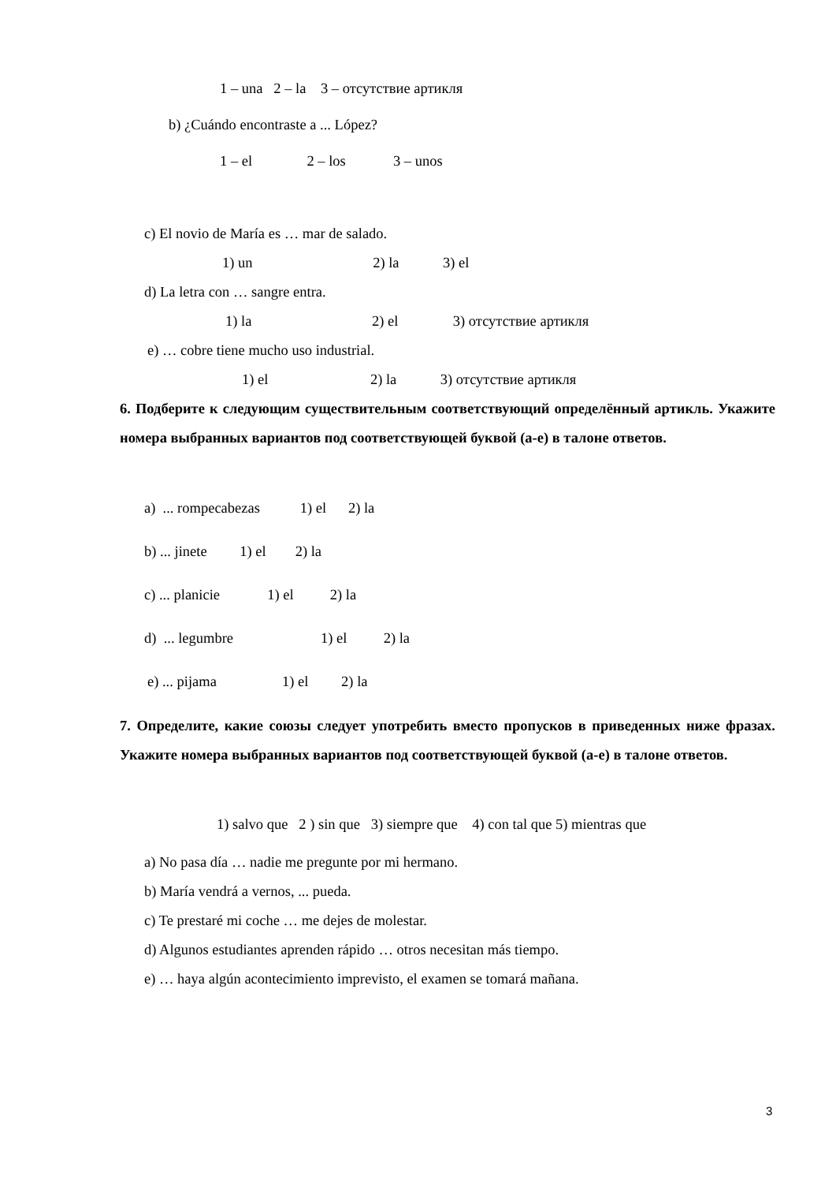1 – una 2 – la 3 – отсутствие артикля
b) ¿Cuándo encontraste a ... López?
1 – el 2 – los 3 – unos
c) El novio de María es … mar de salado.
1) un 2) la 3) el
d) La letra con … sangre entra.
1) la 2) el 3) отсутствие артикля
e) … cobre tiene mucho uso industrial.
1) el 2) la 3) отсутствие артикля
6. Подберите к следующим существительным соответствующий определённый артикль. Укажите номера выбранных вариантов под соответствующей буквой (а-е) в талоне ответов.
a) ... rompecabezas 1) el 2) la
b) ... jinete 1) el 2) la
c) ... planicie 1) el 2) la
d) ... legumbre 1) el 2) la
e) ... pijama 1) el 2) la
7. Определите, какие союзы следует употребить вместо пропусков в приведенных ниже фразах. Укажите номера выбранных вариантов под соответствующей буквой (а-е) в талоне ответов.
1) salvo que 2 ) sin que 3) siempre que 4) con tal que 5) mientras que
a) No pasa día … nadie me pregunte por mi hermano.
b) María vendrá a vernos, ... pueda.
c) Te prestaré mi coche … me dejes de molestar.
d) Algunos estudiantes aprenden rápido … otros necesitan más tiempo.
e) … haya algún acontecimiento imprevisto, el examen se tomará mañana.
3